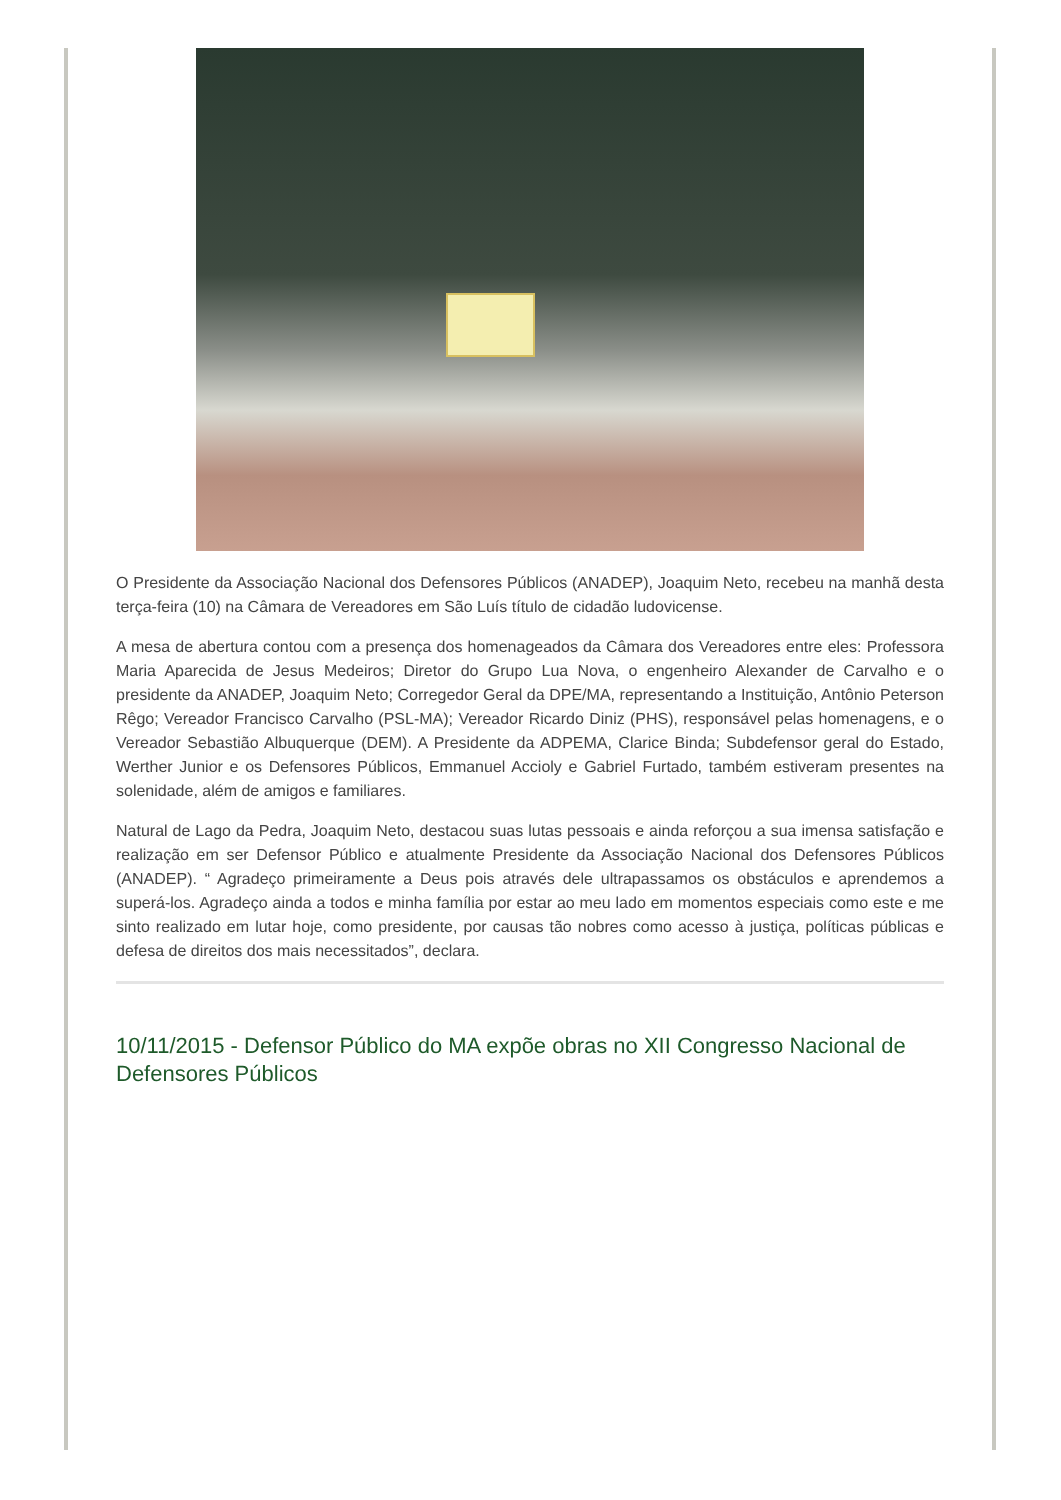O Presidente da Associação Nacional dos Defensores Públicos (ANADEP), Joaquim Neto, recebeu na manhã desta terça-feira (10) na Câmara de Vereadores em São Luís título de cidadão ludovicense.
A mesa de abertura contou com a presença dos homenageados da Câmara dos Vereadores entre eles: Professora Maria Aparecida de Jesus Medeiros; Diretor do Grupo Lua Nova, o engenheiro Alexander de Carvalho e o presidente da ANADEP, Joaquim Neto; Corregedor Geral da DPE/MA, representando a Instituição, Antônio Peterson Rêgo; Vereador Francisco Carvalho (PSL-MA); Vereador Ricardo Diniz (PHS), responsável pelas homenagens, e o Vereador Sebastião Albuquerque (DEM). A Presidente da ADPEMA, Clarice Binda; Subdefensor geral do Estado, Werther Junior e os Defensores Públicos, Emmanuel Accioly e Gabriel Furtado, também estiveram presentes na solenidade, além de amigos e familiares.
Natural de Lago da Pedra, Joaquim Neto, destacou suas lutas pessoais e ainda reforçou a sua imensa satisfação e realização em ser Defensor Público e atualmente Presidente da Associação Nacional dos Defensores Públicos (ANADEP). “ Agradeço primeiramente a Deus pois através dele ultrapassamos os obstáculos e aprendemos a superá-los. Agradeço ainda a todos e minha família por estar ao meu lado em momentos especiais como este e me sinto realizado em lutar hoje, como presidente, por causas tão nobres como acesso à justiça, políticas públicas e defesa de direitos dos mais necessitados”, declara.
10/11/2015 - Defensor Público do MA expõe obras no XII Congresso Nacional de Defensores Públicos